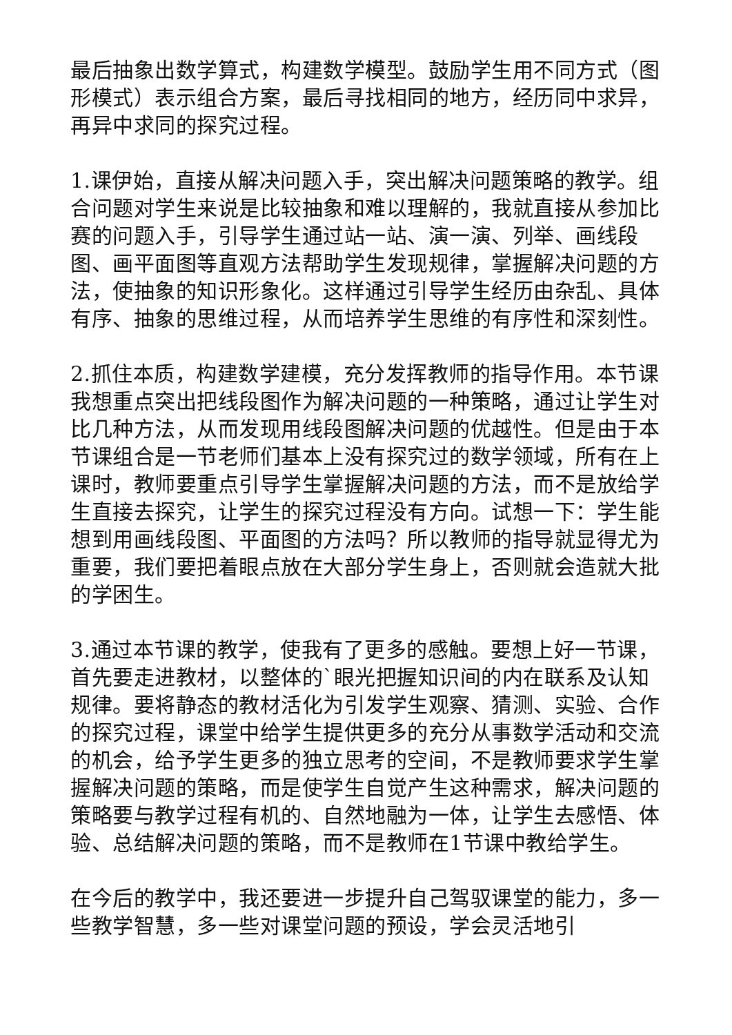最后抽象出数学算式，构建数学模型。鼓励学生用不同方式（图形模式）表示组合方案，最后寻找相同的地方，经历同中求异，再异中求同的探究过程。
1.课伊始，直接从解决问题入手，突出解决问题策略的教学。组合问题对学生来说是比较抽象和难以理解的，我就直接从参加比赛的问题入手，引导学生通过站一站、演一演、列举、画线段图、画平面图等直观方法帮助学生发现规律，掌握解决问题的方法，使抽象的知识形象化。这样通过引导学生经历由杂乱、具体有序、抽象的思维过程，从而培养学生思维的有序性和深刻性。
2.抓住本质，构建数学建模，充分发挥教师的指导作用。本节课我想重点突出把线段图作为解决问题的一种策略，通过让学生对比几种方法，从而发现用线段图解决问题的优越性。但是由于本节课组合是一节老师们基本上没有探究过的数学领域，所有在上课时，教师要重点引导学生掌握解决问题的方法，而不是放给学生直接去探究，让学生的探究过程没有方向。试想一下：学生能想到用画线段图、平面图的方法吗？所以教师的指导就显得尤为重要，我们要把着眼点放在大部分学生身上，否则就会造就大批的学困生。
3.通过本节课的教学，使我有了更多的感触。要想上好一节课，首先要走进教材，以整体的`眼光把握知识间的内在联系及认知规律。要将静态的教材活化为引发学生观察、猜测、实验、合作的探究过程，课堂中给学生提供更多的充分从事数学活动和交流的机会，给予学生更多的独立思考的空间，不是教师要求学生掌握解决问题的策略，而是使学生自觉产生这种需求，解决问题的策略要与教学过程有机的、自然地融为一体，让学生去感悟、体验、总结解决问题的策略，而不是教师在1节课中教给学生。
在今后的教学中，我还要进一步提升自己驾驭课堂的能力，多一些教学智慧，多一些对课堂问题的预设，学会灵活地引